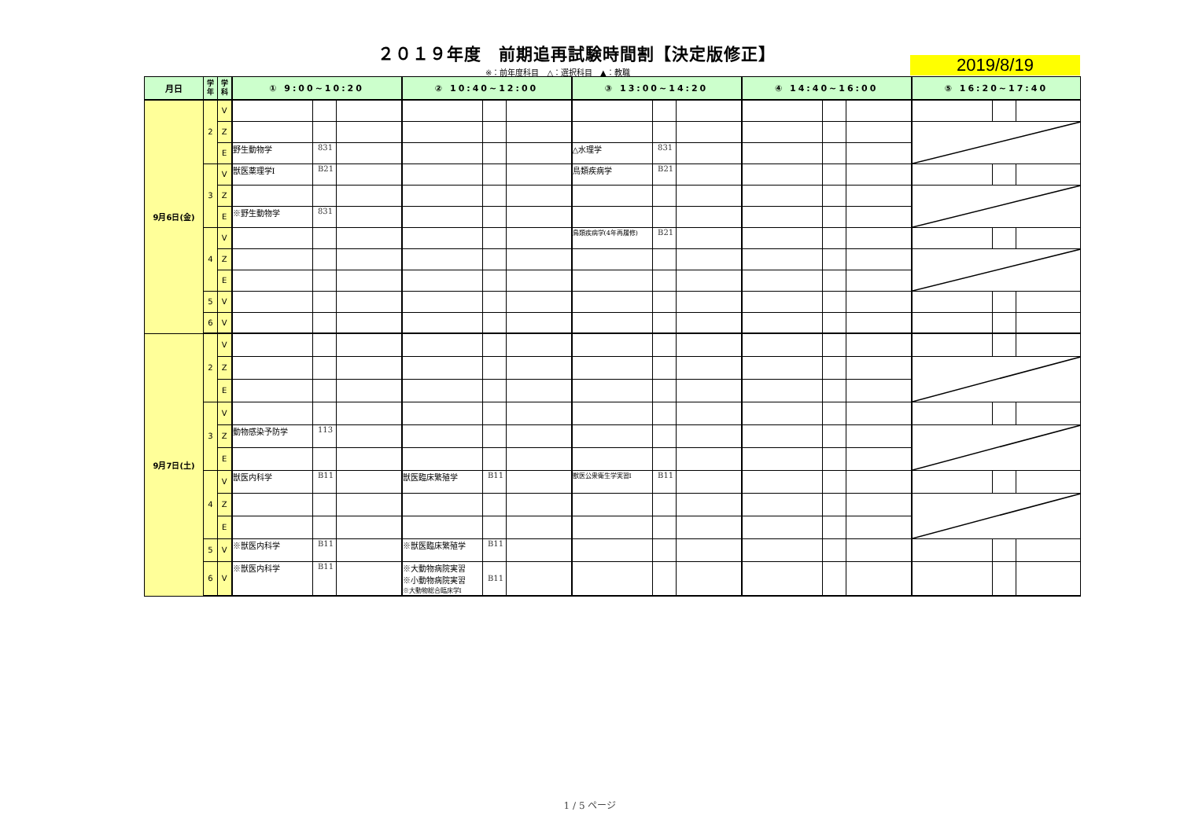２０１９年度　前期追再試験時間割【決定版修正】
2019/8/19
※：前年度科目　△：選択科目　▲：教職
| 月日 | 学 年 | 学 科 | ① 9:00~10:20 | | | ② 10:40~12:00 | | | ③ 13:00~14:20 | | | ④ 14:40~16:00 | | | ⑤ 16:20~17:40 | | |
| --- | --- | --- | --- | --- | --- | --- | --- | --- | --- | --- | --- | --- | --- | --- | --- | --- | --- |
| 9月6日(金) | 2 | V | | | | | | | | | | | | | | | |
| | | Z | | | | | | | | | | | | | | | |
| | | E | 野生動物学 | 831 | | | | | △水理学 | 831 | | | | | | | |
| | 3 | V | 獣医薬理学Ⅰ | B21 | | | | | 鳥類疾病学 | B21 | | | | | | | |
| | | Z | | | | | | | | | | | | | | | |
| | | E | ※野生動物学 | 831 | | | | | | | | | | | | | |
| | 4 | V | | | | | | | 鳥類疾病学(4年再履修) | B21 | | | | | | | |
| | | Z | | | | | | | | | | | | | | | |
| | | E | | | | | | | | | | | | | | | |
| | 5 | V | | | | | | | | | | | | | | | |
| | 6 | V | | | | | | | | | | | | | | | |
| 9月7日(土) | 2 | V | | | | | | | | | | | | | | | |
| | | Z | | | | | | | | | | | | | | | |
| | | E | | | | | | | | | | | | | | | |
| | 3 | V | | | | | | | | | | | | | | | |
| | | Z | 動物感染予防学 | 113 | | | | | | | | | | | | | |
| | | E | | | | | | | | | | | | | | | |
| | 4 | V | 獣医内科学 | B11 | | 獣医臨床繁殖学 | B11 | | 獣医公衆衛生学実習Ⅰ | B11 | | | | | | | |
| | | Z | | | | | | | | | | | | | | | |
| | | E | | | | | | | | | | | | | | | |
| | 5 | V | ※獣医内科学 | B11 | | ※獣医臨床繁殖学 | B11 | | | | | | | | | | |
| | 6 | V | ※獣医内科学 | B11 | | ※大動物病院実習 ※小動物病院実習 ※大動物総合臨床学Ⅰ | B11 | | | | | | | | | | |
1 / 5 ページ